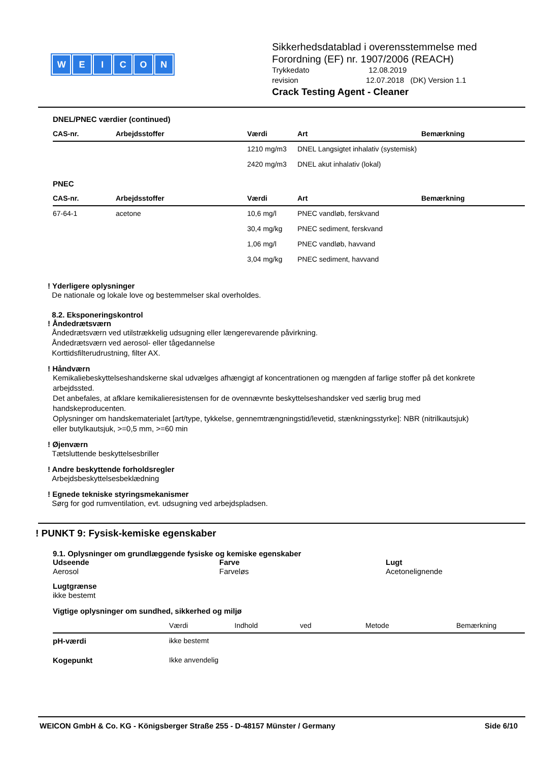WEICON
Sikkerhedsdatablad i overensstemmelse med
Forordning (EF) nr. 1907/2006 (REACH)
Trykkedato 12.08.2019
revision 12.07.2018 (DK) Version 1.1
Crack Testing Agent - Cleaner
DNEL/PNEC værdier (continued)
| CAS-nr. | Arbejdsstoffer | Værdi | Art | Bemærkning |
| --- | --- | --- | --- | --- |
| | | 1210 mg/m3 | DNEL Langsigtet inhalativ (systemisk) | |
| | | 2420 mg/m3 | DNEL akut inhalativ (lokal) | |
PNEC
| CAS-nr. | Arbejdsstoffer | Værdi | Art | Bemærkning |
| --- | --- | --- | --- | --- |
| 67-64-1 | acetone | 10,6 mg/l | PNEC vandløb, ferskvand | |
| | | 30,4 mg/kg | PNEC sediment, ferskvand | |
| | | 1,06 mg/l | PNEC vandløb, havvand | |
| | | 3,04 mg/kg | PNEC sediment, havvand | |
! Yderligere oplysninger
De nationale og lokale love og bestemmelser skal overholdes.
8.2. Eksponeringskontrol
! Åndedrætsværn
Åndedrætsværn ved utilstrækkelig udsugning eller længerevarende påvirkning.
Åndedrætsværn ved aerosol- eller tågedannelse
Korttidsfilterudrustning, filter AX.
! Håndværn
Kemikaliebeskyttelseshandskerne skal udvælges afhængigt af koncentrationen og mængden af farlige stoffer på det konkrete arbejdssted.
Det anbefales, at afklare kemikalieresistensen for de ovennævnte beskyttelseshandsker ved særlig brug med handskeproducenten.
Oplysninger om handskematerialet [art/type, tykkelse, gennemtrængningstid/levetid, stænkningsstyrke]: NBR (nitrilkautsjuk) eller butylkautsjuk, >=0,5 mm, >=60 min
! Øjenværn
Tætsluttende beskyttelsesbriller
! Andre beskyttende forholdsregler
Arbejdsbeskyttelsesbeklædning
! Egnede tekniske styringsmekanismer
Sørg for god rumventilation, evt. udsugning ved arbejdspladsen.
! PUNKT 9: Fysisk-kemiske egenskaber
9.1. Oplysninger om grundlæggende fysiske og kemiske egenskaber
Udseende
Aerosol
Farve
Farveløs
Lugt
Acetonelignende
Lugtgrænse
ikke bestemt
Vigtige oplysninger om sundhed, sikkerhed og miljø
| | Værdi | Indhold | ved | Metode | Bemærkning |
| --- | --- | --- | --- | --- | --- |
| pH-værdi | ikke bestemt | | | | |
| Kogepunkt | Ikke anvendelig | | | | |
WEICON GmbH & Co. KG - Königsberger Straße 255 - D-48157 Münster / Germany Side 6/10